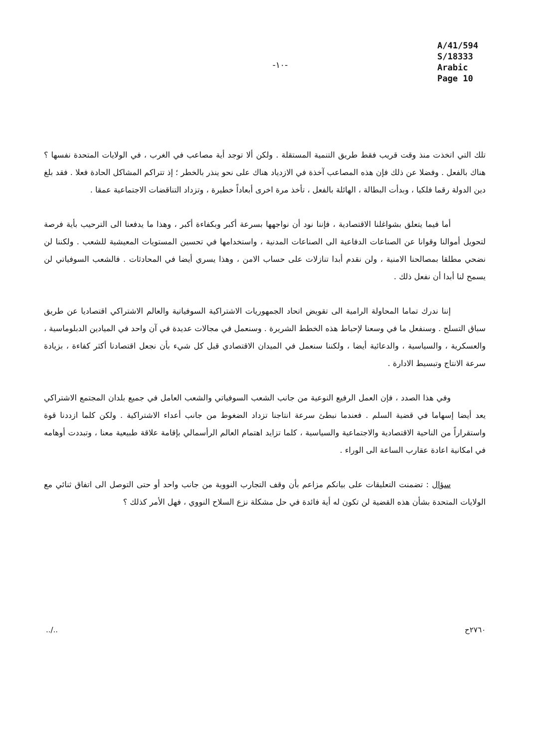-١٠-
A/41/594
S/18333
Arabic
Page 10
تلك التي اتخذت منذ وقت قريب فقط طريق التنمية المستقلة . ولكن ألا توجد أية مصاعب في الغرب ، في الولايات المتحدة نفسها ؟ هناك بالفعل . وفضلا عن ذلك فإن هذه المصاعب آخذة في الازدياد هناك على نحو ينذر بالخطر ؛ إذ تتراكم المشاكل الحادة فعلا . فقد بلغ دين الدولة رقما فلكيا ، وبدأت البطالة ، الهائلة بالفعل ، تأخذ مرة اخرى أبعاداً خطيرة ، وتزداد التناقضات الاجتماعية عمقا .
أما فيما يتعلق بشواغلنا الاقتصادية ، فإننا نود أن نواجهها بسرعة أكبر وبكفاءة أكبر ، وهذا ما يدفعنا الى الترحيب بأية فرصة لتحويل أموالنا وقوانا عن الصناعات الدفاعية الى الصناعات المدنية ، واستخدامها في تحسين المستويات المعيشية للشعب . ولكننا لن نضحي مطلقا بمصالحنا الامنية ، ولن نقدم أبدا تنازلات على حساب الامن ، وهذا يسري أيضا في المحادثات . فالشعب السوفياتي لن يسمح لنا أبدا أن نفعل ذلك .
إننا ندرك تماما المحاولة الرامية الى تقويض اتحاد الجمهوريات الاشتراكية السوفياتية والعالم الاشتراكي اقتصاديا عن طريق سباق التسلح . وسنفعل ما في وسعنا لإحباط هذه الخطط الشريرة . وسنعمل في مجالات عديدة في آن واحد في الميادين الدبلوماسية ، والعسكرية ، والسياسية ، والدعائية أيضا ، ولكننا سنعمل في الميدان الاقتصادي قبل كل شيء بأن نجعل اقتصادنا أكثر كفاءة ، بزيادة سرعة الانتاج وتبسيط الادارة .
وفي هذا الصدد ، فإن العمل الرفيع النوعية من جانب الشعب السوفياتي والشعب العامل في جميع بلدان المجتمع الاشتراكي يعد أيضا إسهاما في قضية السلم . فعندما نبطئ سرعة انتاجنا تزداد الضغوط من جانب أعداء الاشتراكية . ولكن كلما ازددنا قوة واستقراراً من الناحية الاقتصادية والاجتماعية والسياسية ، كلما تزايد اهتمام العالم الرأسمالي بإقامة علاقة طبيعية معنا ، وتبددت أوهامه في امكانية اعادة عقارب الساعة الى الوراء .
سؤال : تضمنت التعليقات على بيانكم مزاعم بأن وقف التجارب النووية من جانب واحد أو حتى التوصل الى اتفاق ثنائي مع الولايات المتحدة بشأن هذه القضية لن تكون له أية فائدة في حل مشكلة نزع السلاح النووي ، فهل الأمر كذلك ؟
../.. ٢٧٦٠ح